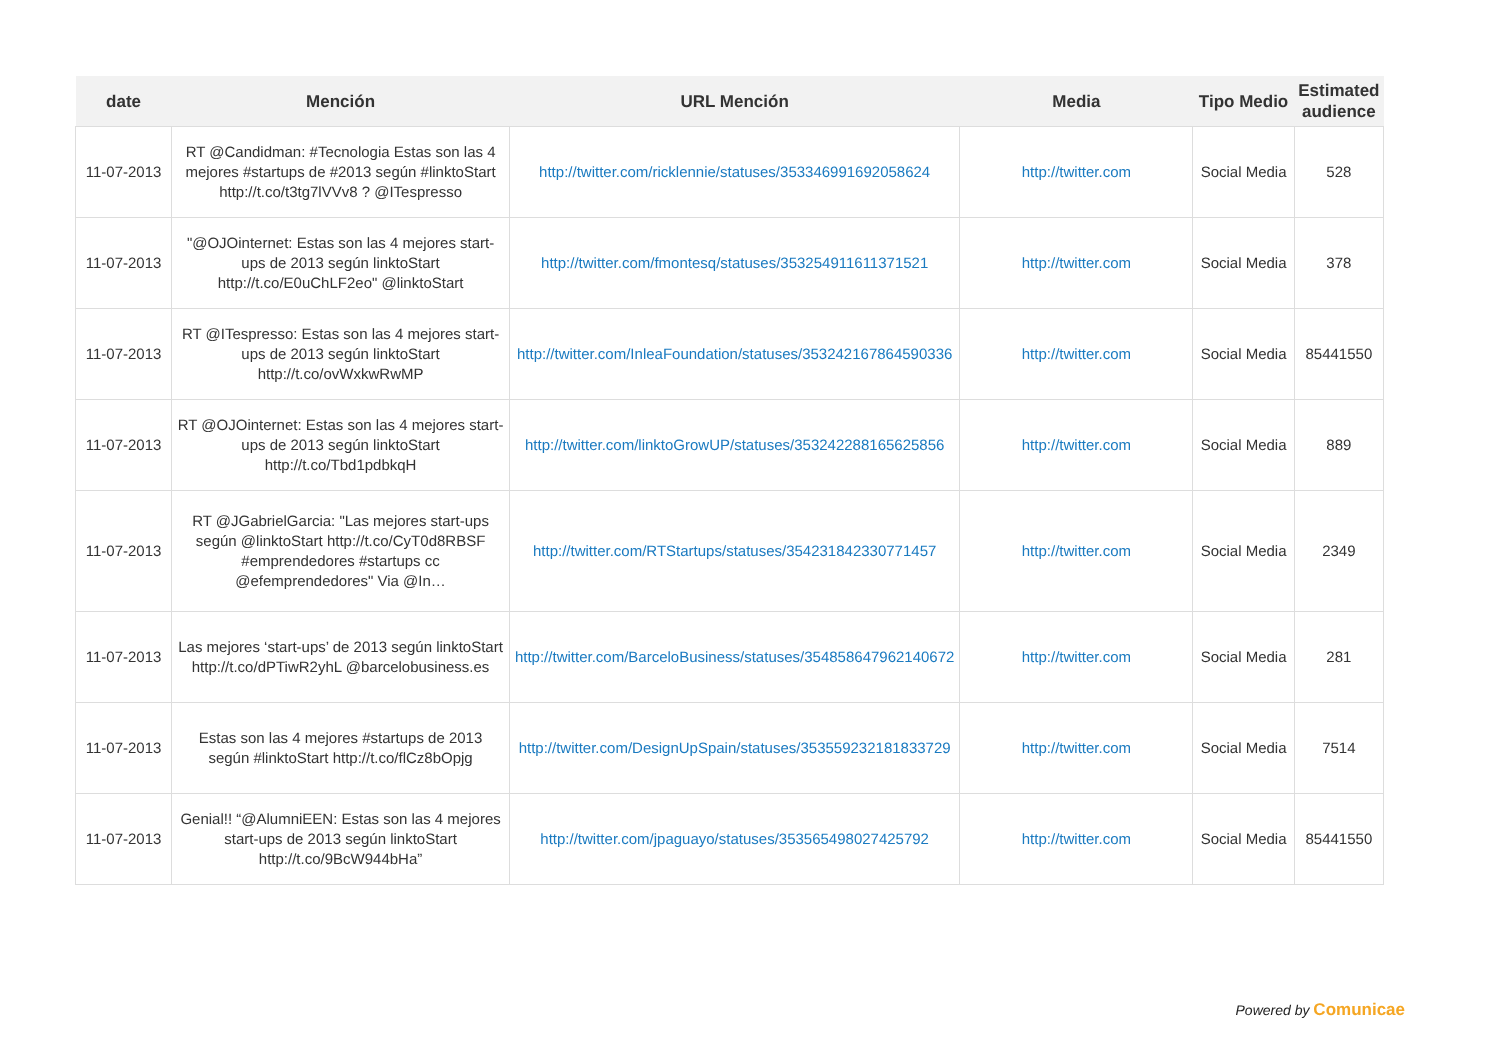| date | Mención | URL Mención | Media | Tipo Medio | Estimated audience |
| --- | --- | --- | --- | --- | --- |
| 11-07-2013 | RT @Candidman: #Tecnologia Estas son las 4 mejores #startups de #2013 según #linktoStart http://t.co/t3tg7lVVv8 ? @ITespresso | http://twitter.com/ricklennie/statuses/353346991692058624 | http://twitter.com | Social Media | 528 |
| 11-07-2013 | "@OJOinternet: Estas son las 4 mejores start-ups de 2013 según linktoStart http://t.co/E0uChLF2eo" @linktoStart | http://twitter.com/fmontesq/statuses/353254911611371521 | http://twitter.com | Social Media | 378 |
| 11-07-2013 | RT @ITespresso: Estas son las 4 mejores start-ups de 2013 según linktoStart http://t.co/ovWxkwRwMP | http://twitter.com/InleaFoundation/statuses/353242167864590336 | http://twitter.com | Social Media | 85441550 |
| 11-07-2013 | RT @OJOinternet: Estas son las 4 mejores start-ups de 2013 según linktoStart http://t.co/Tbd1pdbkqH | http://twitter.com/linktoGrowUP/statuses/353242288165625856 | http://twitter.com | Social Media | 889 |
| 11-07-2013 | RT @JGabrielGarcia: "Las mejores start-ups según @linktoStart http://t.co/CyT0d8RBSF #emprendedores #startups cc @efemprendedores" Via @In… | http://twitter.com/RTStartups/statuses/354231842330771457 | http://twitter.com | Social Media | 2349 |
| 11-07-2013 | Las mejores ‘start-ups’ de 2013 según linktoStart http://t.co/dPTiwR2yhL @barcelobusiness.es | http://twitter.com/BarceloBusiness/statuses/354858647962140672 | http://twitter.com | Social Media | 281 |
| 11-07-2013 | Estas son las 4 mejores #startups de 2013 según #linktoStart http://t.co/flCz8bOpjg | http://twitter.com/DesignUpSpain/statuses/353559232181833729 | http://twitter.com | Social Media | 7514 |
| 11-07-2013 | Genial!! “@AlumniEEN: Estas son las 4 mejores start-ups de 2013 según linktoStart http://t.co/9BcW944bHa” | http://twitter.com/jpaguayo/statuses/353565498027425792 | http://twitter.com | Social Media | 85441550 |
Powered by Comunicae